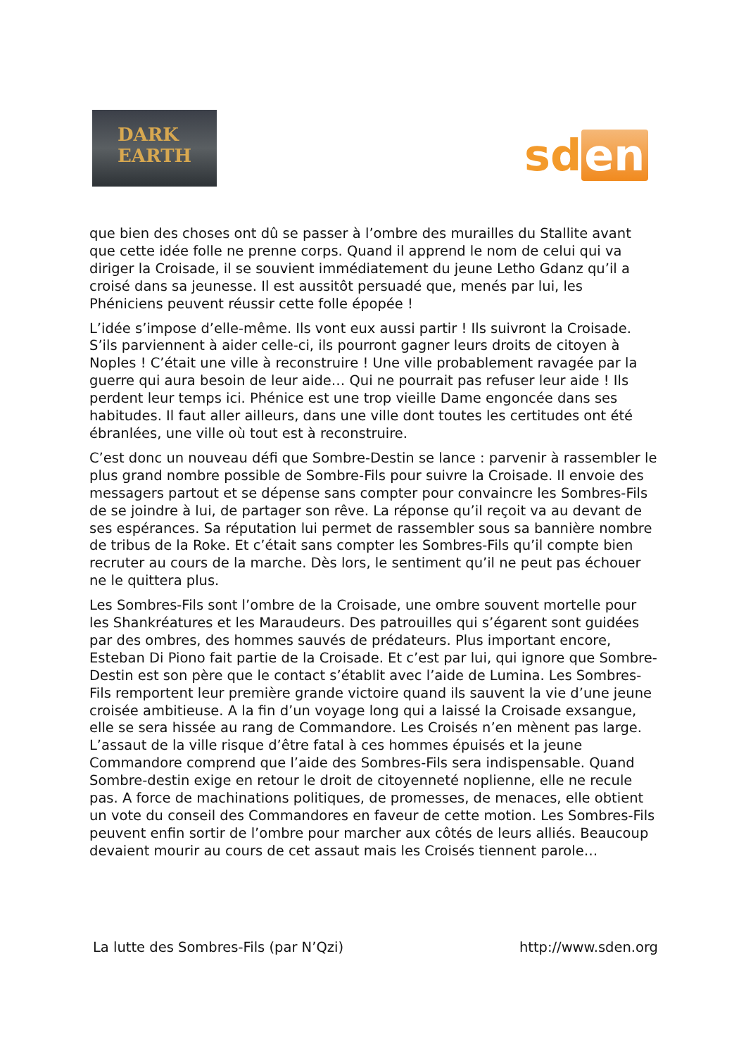DARK
EARTH
sd en
que bien des choses ont dû se passer à l’ombre des murailles du Stallite avant que cette idée folle ne prenne corps. Quand il apprend le nom de celui qui va diriger la Croisade, il se souvient immédiatement du jeune Letho Gdanz qu’il a croisé dans sa jeunesse. Il est aussitôt persuadé que, menés par lui, les Phéniciens peuvent réussir cette folle épopée !
L’idée s’impose d’elle-même. Ils vont eux aussi partir ! Ils suivront la Croisade. S’ils parviennent à aider celle-ci, ils pourront gagner leurs droits de citoyen à Noples ! C’était une ville à reconstruire ! Une ville probablement ravagée par la guerre qui aura besoin de leur aide… Qui ne pourrait pas refuser leur aide ! Ils perdent leur temps ici. Phénice est une trop vieille Dame engoncée dans ses habitudes. Il faut aller ailleurs, dans une ville dont toutes les certitudes ont été ébranlées, une ville où tout est à reconstruire.
C’est donc un nouveau défi que Sombre-Destin se lance : parvenir à rassembler le plus grand nombre possible de Sombre-Fils pour suivre la Croisade. Il envoie des messagers partout et se dépense sans compter pour convaincre les Sombres-Fils de se joindre à lui, de partager son rêve. La réponse qu’il reçoit va au devant de ses espérances. Sa réputation lui permet de rassembler sous sa bannière nombre de tribus de la Roke. Et c’était sans compter les Sombres-Fils qu’il compte bien recruter au cours de la marche. Dès lors, le sentiment qu’il ne peut pas échouer ne le quittera plus.
Les Sombres-Fils sont l’ombre de la Croisade, une ombre souvent mortelle pour les Shankréatures et les Maraudeurs. Des patrouilles qui s’égarent sont guidées par des ombres, des hommes sauvés de prédateurs. Plus important encore, Esteban Di Piono fait partie de la Croisade. Et c’est par lui, qui ignore que Sombre-Destin est son père que le contact s’établit avec l’aide de Lumina. Les Sombres-Fils remportent leur première grande victoire quand ils sauvent la vie d’une jeune croisée ambitieuse. A la fin d’un voyage long qui a laissé la Croisade exsangue, elle se sera hissée au rang de Commandore. Les Croisés n’en mènent pas large. L’assaut de la ville risque d’être fatal à ces hommes épuisés et la jeune Commandore comprend que l’aide des Sombres-Fils sera indispensable. Quand Sombre-destin exige en retour le droit de citoyenneté noplienne, elle ne recule pas. A force de machinations politiques, de promesses, de menaces, elle obtient un vote du conseil des Commandores en faveur de cette motion. Les Sombres-Fils peuvent enfin sortir de l’ombre pour marcher aux côtés de leurs alliés. Beaucoup devaient mourir au cours de cet assaut mais les Croisés tiennent parole…
La lutte des Sombres-Fils (par N’Qzi) http://www.sden.org